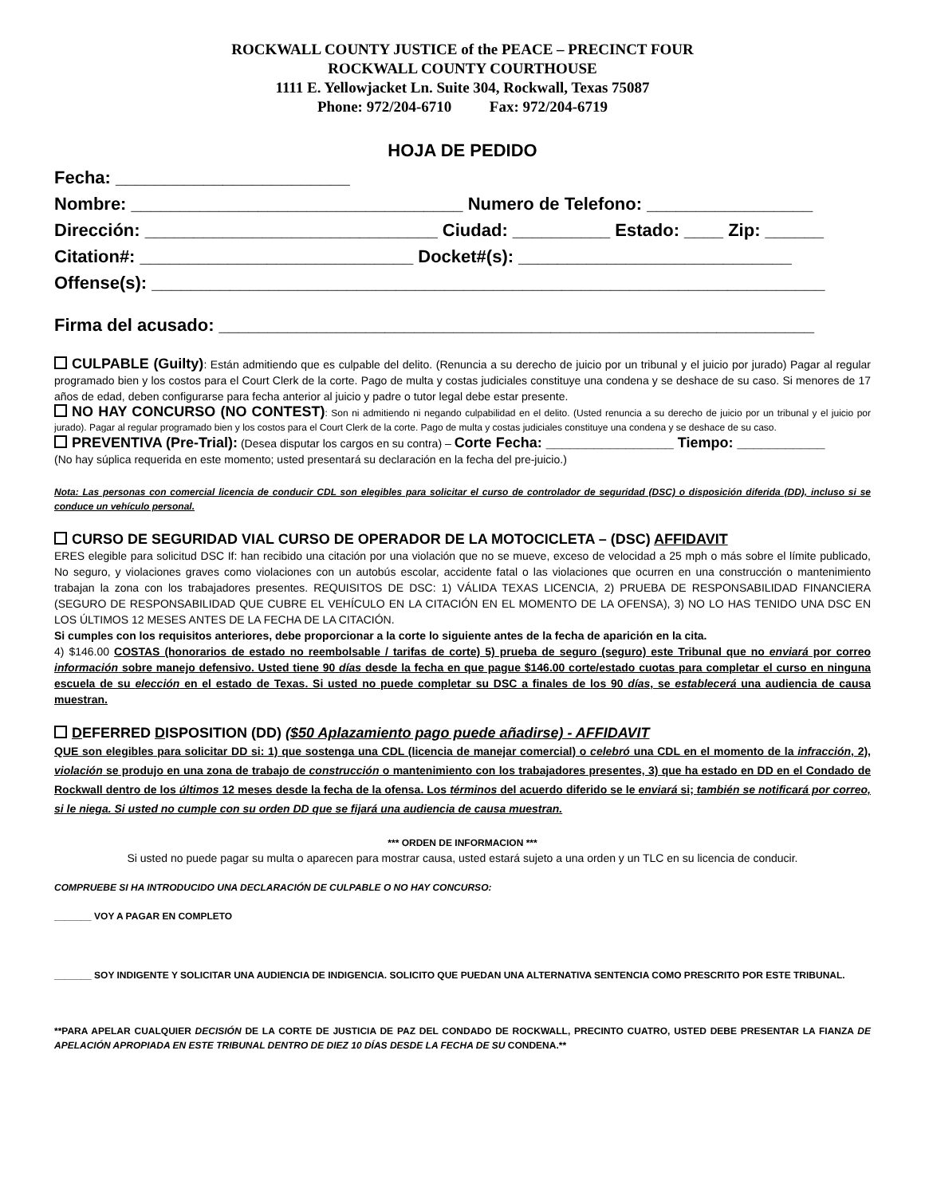ROCKWALL COUNTY JUSTICE of the PEACE – PRECINCT FOUR
ROCKWALL COUNTY COURTHOUSE
1111 E. Yellowjacket Ln. Suite 304, Rockwall, Texas 75087
Phone: 972/204-6710 Fax: 972/204-6719
HOJA DE PEDIDO
Fecha: ________________________
Nombre: __________________________________ Numero de Telefono: _________________
Dirección: ______________________________ Ciudad: __________ Estado: ____ Zip: ______
Citation#: ____________________________ Docket#(s): ____________________________
Offense(s): _____________________________________________________________________
Firma del acusado: _____________________________________________________________
CULPABLE (Guilty): Están admitiendo que es culpable del delito. (Renuncia a su derecho de juicio por un tribunal y el juicio por jurado) Pagar al regular programado bien y los costos para el Court Clerk de la corte. Pago de multa y costas judiciales constituye una condena y se deshace de su caso. Si menores de 17 años de edad, deben configurarse para fecha anterior al juicio y padre o tutor legal debe estar presente.
NO HAY CONCURSO (NO CONTEST): Son ni admitiendo ni negando culpabilidad en el delito. (Usted renuncia a su derecho de juicio por un tribunal y el juicio por jurado). Pagar al regular programado bien y los costos para el Court Clerk de la corte. Pago de multa y costas judiciales constituye una condena y se deshace de su caso.
PREVENTIVA (Pre-Trial): (Desea disputar los cargos en su contra) – Corte Fecha: ________________ Tiempo: ___________
(No hay súplica requerida en este momento; usted presentará su declaración en la fecha del pre-juicio.)
Nota: Las personas con comercial licencia de conducir CDL son elegibles para solicitar el curso de controlador de seguridad (DSC) o disposición diferida (DD), incluso si se conduce un vehículo personal.
CURSO DE SEGURIDAD VIAL CURSO DE OPERADOR DE LA MOTOCICLETA – (DSC) AFFIDAVIT
ERES elegible para solicitud DSC If: han recibido una citación por una violación que no se mueve, exceso de velocidad a 25 mph o más sobre el límite publicado, No seguro, y violaciones graves como violaciones con un autobús escolar, accidente fatal o las violaciones que ocurren en una construcción o mantenimiento trabajan la zona con los trabajadores presentes. REQUISITOS DE DSC: 1) VÁLIDA TEXAS LICENCIA, 2) PRUEBA DE RESPONSABILIDAD FINANCIERA (SEGURO DE RESPONSABILIDAD QUE CUBRE EL VEHÍCULO EN LA CITACIÓN EN EL MOMENTO DE LA OFENSA), 3) NO LO HAS TENIDO UNA DSC EN LOS ÚLTIMOS 12 MESES ANTES DE LA FECHA DE LA CITACIÓN.
Si cumples con los requisitos anteriores, debe proporcionar a la corte lo siguiente antes de la fecha de aparición en la cita.
4) $146.00 COSTAS (honorarios de estado no reembolsable / tarifas de corte) 5) prueba de seguro (seguro) este Tribunal que no enviará por correo información sobre manejo defensivo. Usted tiene 90 días desde la fecha en que pague $146.00 corte/estado cuotas para completar el curso en ninguna escuela de su elección en el estado de Texas. Si usted no puede completar su DSC a finales de los 90 días, se establecerá una audiencia de causa muestran.
DEFERRED DISPOSITION (DD) ($50 Aplazamiento pago puede añadirse) - AFFIDAVIT
QUE son elegibles para solicitar DD si: 1) que sostenga una CDL (licencia de manejar comercial) o celebró una CDL en el momento de la infracción, 2), violación se produjo en una zona de trabajo de construcción o mantenimiento con los trabajadores presentes, 3) que ha estado en DD en el Condado de Rockwall dentro de los últimos 12 meses desde la fecha de la ofensa. Los términos del acuerdo diferido se le enviará si; también se notificará por correo, si le niega. Si usted no cumple con su orden DD que se fijará una audiencia de causa muestran.
*** ORDEN DE INFORMACION ***
Si usted no puede pagar su multa o aparecen para mostrar causa, usted estará sujeto a una orden y un TLC en su licencia de conducir.
COMPRUEBE SI HA INTRODUCIDO UNA DECLARACIÓN DE CULPABLE O NO HAY CONCURSO:
_______ VOY A PAGAR EN COMPLETO
_______ SOY INDIGENTE Y SOLICITAR UNA AUDIENCIA DE INDIGENCIA. SOLICITO QUE PUEDAN UNA ALTERNATIVA SENTENCIA COMO PRESCRITO POR ESTE TRIBUNAL.
**PARA APELAR CUALQUIER DECISIÓN DE LA CORTE DE JUSTICIA DE PAZ DEL CONDADO DE ROCKWALL, PRECINTO CUATRO, USTED DEBE PRESENTAR LA FIANZA DE APELACIÓN APROPIADA EN ESTE TRIBUNAL DENTRO DE DIEZ 10 DÍAS DESDE LA FECHA DE SU CONDENA.**